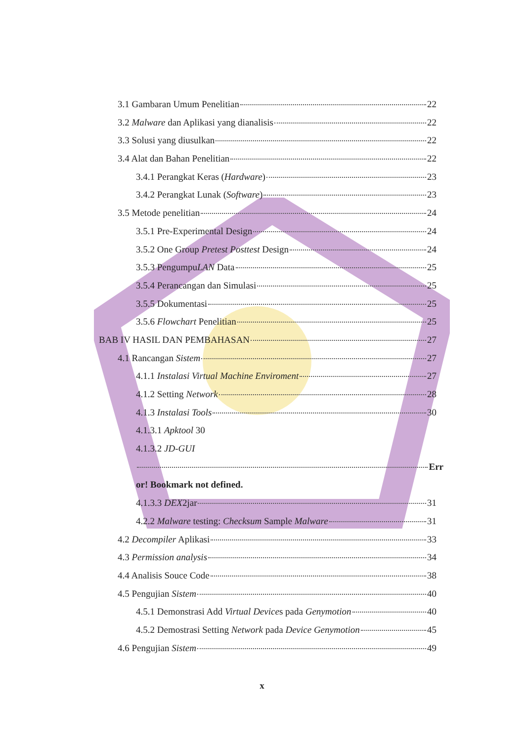3.1 Gambaran Umum Penelitian 22
3.2 Malware dan Aplikasi yang dianalisis 22
3.3 Solusi yang diusulkan 22
3.4 Alat dan Bahan Penelitian 22
3.4.1 Perangkat Keras (Hardware) 23
3.4.2 Perangkat Lunak (Software) 23
3.5 Metode penelitian 24
3.5.1 Pre-Experimental Design 24
3.5.2 One Group Pretest Posttest Design 24
3.5.3 PengumpuLAN Data 25
3.5.4 Perancangan dan Simulasi 25
3.5.5 Dokumentasi 25
3.5.6 Flowchart Penelitian 25
BAB IV HASIL DAN PEMBAHASAN 27
4.1 Rancangan Sistem 27
4.1.1 Instalasi Virtual Machine Enviroment 27
4.1.2 Setting Network 28
4.1.3 Instalasi Tools 30
4.1.3.1 Apktool 30
4.1.3.2 JD-GUI
Err
or! Bookmark not defined.
4.1.3.3 DEX2jar 31
4.2.2 Malware testing: Checksum Sample Malware 31
4.2 Decompiler Aplikasi 33
4.3 Permission analysis 34
4.4 Analisis Souce Code 38
4.5 Pengujian Sistem 40
4.5.1 Demonstrasi Add Virtual Devices pada Genymotion 40
4.5.2 Demostrasi Setting Network pada Device Genymotion 45
4.6 Pengujian Sistem 49
x